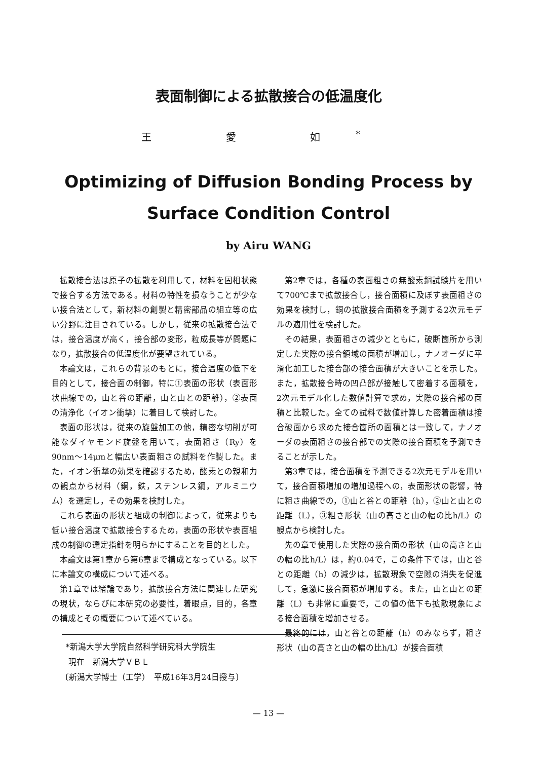表面制御による拡散接合の低温度化
王 愛 如<sup>*</sup>
Optimizing of Diffusion Bonding Process by
Surface Condition Control
by Airu WANG
拡散接合法は原子の拡散を利用して，材料を固相状態で接合する方法である。材料の特性を損なうことが少ない接合法として，新材料の創製と精密部品の組立等の広い分野に注目されている。しかし，従来の拡散接合法では，接合温度が高く，接合部の変形，粒成長等が問題になり，拡散接合の低温度化が要望されている。
本論文は，これらの背景のもとに，接合温度の低下を目的として，接合面の制御，特に①表面の形状（表面形状曲線での，山と谷の距離，山と山との距離），②表面の清浄化（イオン衝撃）に着目して検討した。
表面の形状は，従来の旋盤加工の他，精密な切削が可能なダイヤモンド旋盤を用いて，表面粗さ（Ry）を90nm～14μmと幅広い表面粗さの試料を作製した。また，イオン衝撃の効果を確認するため，酸素との親和力の観点から材料（銅，鉄，ステンレス鋼，アルミニウム）を選定し，その効果を検討した。
これら表面の形状と組成の制御によって，従来よりも低い接合温度で拡散接合するため，表面の形状や表面組成の制御の選定指針を明らかにすることを目的とした。
本論文は第1章から第6章まで構成となっている。以下に本論文の構成について述べる。
第1章では緒論であり，拡散接合方法に関連した研究の現状，ならびに本研究の必要性，着眼点，目的，各章の構成とその概要について述べている。
第2章では，各種の表面粗さの無酸素銅試験片を用いて700℃まで拡散接合し，接合面積に及ぼす表面粗さの効果を検討し，銅の拡散接合面積を予測する2次元モデルの適用性を検討した。
その結果，表面粗さの減少とともに，破断箇所から測定した実際の接合領域の面積が増加し，ナノオーダに平滑化加工した接合部の接合面積が大きいことを示した。また，拡散接合時の凹凸部が接触して密着する面積を，2次元モデル化した数値計算で求め，実際の接合部の面積と比較した。全ての試料で数値計算した密着面積は接合破面から求めた接合箇所の面積とは一致して，ナノオーダの表面粗さの接合部での実際の接合面積を予測できることが示した。
第3章では，接合面積を予測できる2次元モデルを用いて，接合面積増加の増加過程への，表面形状の影響，特に粗さ曲線での，①山と谷との距離（h），②山と山との距離（L），③粗さ形状（山の高さと山の幅の比h/L）の観点から検討した。
先の章で使用した実際の接合面の形状（山の高さと山の幅の比h/L）は，約0.04で，この条件下では，山と谷との距離（h）の減少は，拡散現象で空隙の消失を促進して，急激に接合面積が増加する。また，山と山との距離（L）も非常に重要で，この値の低下も拡散現象による接合面積を増加させる。
最終的には，山と谷との距離（h）のみならず，粗さ形状（山の高さと山の幅の比h/L）が接合面積
*新潟大学大学院自然科学研究科大学院生
現在　新潟大学ＶＢＬ
〔新潟大学博士（工学）　平成16年3月24日授与〕
— 13 —